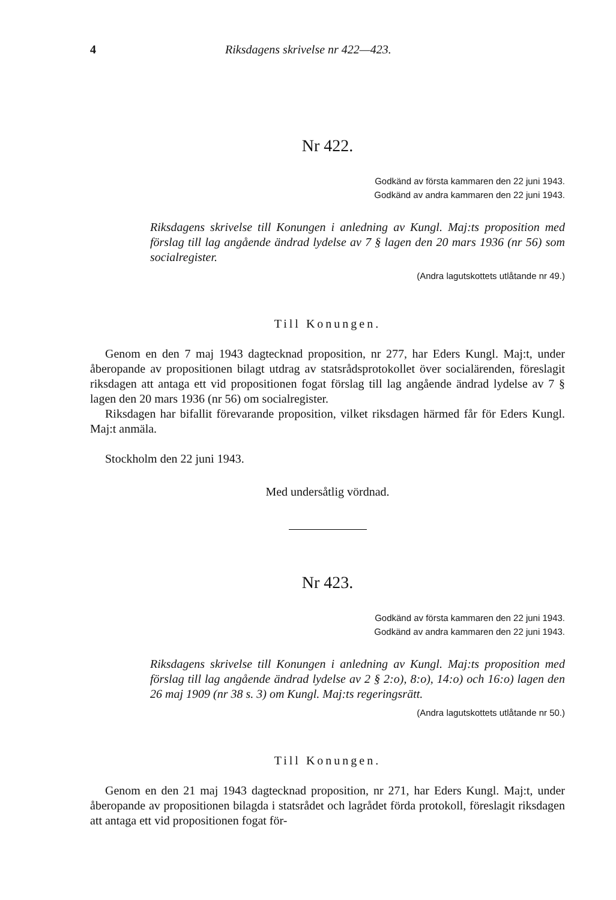4 Riksdagens skrivelse nr 422—423.
Nr 422.
Godkänd av första kammaren den 22 juni 1943.
Godkänd av andra kammaren den 22 juni 1943.
Riksdagens skrivelse till Konungen i anledning av Kungl. Maj:ts proposition med förslag till lag angående ändrad lydelse av 7 § lagen den 20 mars 1936 (nr 56) som socialregister.
(Andra lagutskottets utlåtande nr 49.)
Till Konungen.
Genom en den 7 maj 1943 dagtecknad proposition, nr 277, har Eders Kungl. Maj:t, under åberopande av propositionen bilagt utdrag av statsrådsprotokollet över socialärenden, föreslagit riksdagen att antaga ett vid propositionen fogat förslag till lag angående ändrad lydelse av 7 § lagen den 20 mars 1936 (nr 56) om socialregister.
Riksdagen har bifallit förevarande proposition, vilket riksdagen härmed får för Eders Kungl. Maj:t anmäla.
Stockholm den 22 juni 1943.
Med undersåtlig vördnad.
Nr 423.
Godkänd av första kammaren den 22 juni 1943.
Godkänd av andra kammaren den 22 juni 1943.
Riksdagens skrivelse till Konungen i anledning av Kungl. Maj:ts proposition med förslag till lag angående ändrad lydelse av 2 § 2:o), 8:o), 14:o) och 16:o) lagen den 26 maj 1909 (nr 38 s. 3) om Kungl. Maj:ts regeringsrätt.
(Andra lagutskottets utlåtande nr 50.)
Till Konungen.
Genom en den 21 maj 1943 dagtecknad proposition, nr 271, har Eders Kungl. Maj:t, under åberopande av propositionen bilagda i statsrådet och lagrådet förda protokoll, föreslagit riksdagen att antaga ett vid propositionen fogat för-